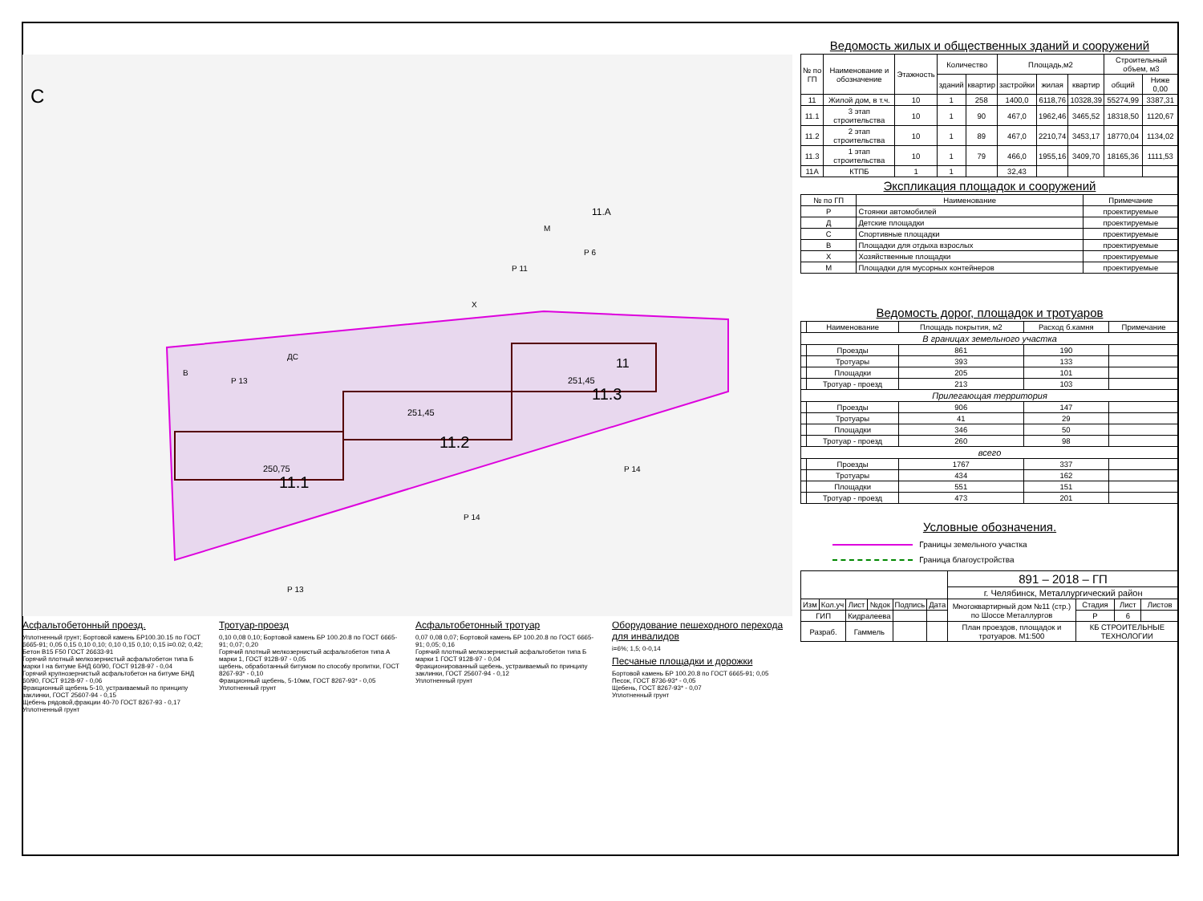С
11.1
11.2
11.3
11
11.А
250,75
251,45
251,45
В
ДС
Р 13
Р 11
Р 6
Р 13
Р 14
Р 14
М
Х
Асфальтобетонный проезд.
Уплотненный грунт; Бортовой камень БР100.30.15 по ГОСТ 6665-91; 0,05 0,15 0,10 0,10; 0,10 0,15 0,10; 0,15 i=0.02; 0,42; Бетон В15 F50 ГОСТ 26633-91
Горячий плотный мелкозернистый асфальтобетон типа Б марки I на битуме БНД 60/90, ГОСТ 9128-97 - 0,04
Горячий крупнозернистый асфальтобетон на битуме БНД 60/90, ГОСТ 9128-97 - 0,06
Фракционный щебень 5-10, устраиваемый по принципу заклинки, ГОСТ 25607-94 - 0,15
Щебень рядовой,фракции 40-70 ГОСТ 8267-93 - 0,17
Уплотненный грунт
Тротуар-проезд
0,10 0,08 0,10; Бортовой камень БР 100.20.8 по ГОСТ 6665-91; 0,07; 0,20
Горячий плотный мелкозернистый асфальтобетон типа А марки 1, ГОСТ 9128-97 - 0,05
щебень, обработанный битумом по способу пропитки, ГОСТ 8267-93* - 0,10
Фракционный щебень, 5-10мм, ГОСТ 8267-93* - 0,05
Уплотненный грунт
Асфальтобетонный тротуар
0,07 0,08 0,07; Бортовой камень БР 100.20.8 по ГОСТ 6665-91; 0,05; 0,16
Горячий плотный мелкозернистый асфальтобетон типа Б марки 1 ГОСТ 9128-97 - 0,04
Фракционированный щебень, устраиваемый по принципу заклинки, ГОСТ 25607-94 - 0,12
Уплотненный грунт
Оборудование пешеходного перехода для инвалидов
i=6%; 1,5; 0-0,14
Песчаные площадки и дорожки
Бортовой камень БР 100.20.8 по ГОСТ 6665-91; 0,05
Песок, ГОСТ 8736-93* - 0,05
Щебень, ГОСТ 8267-93* - 0,07
Уплотненный грунт
Ведомость жилых и общественных зданий и сооружений
| № по ГП | Наименование и обозначение | Этажность | Количество | | Площадь,м2 | | | Строительный объем, м3 | |
| --- | --- | --- | --- | --- | --- | --- | --- | --- | --- |
| | | | зданий | квартир | застройки | жилая | квартир | общий | Ниже 0,00 |
| 11 | Жилой дом, в т.ч. | 10 | 1 | 258 | 1400,0 | 6118,76 | 10328,39 | 55274,99 | 3387,31 |
| 11.1 | 3 этап строительства | 10 | 1 | 90 | 467,0 | 1962,46 | 3465,52 | 18318,50 | 1120,67 |
| 11.2 | 2 этап строительства | 10 | 1 | 89 | 467,0 | 2210,74 | 3453,17 | 18770,04 | 1134,02 |
| 11.3 | 1 этап строительства | 10 | 1 | 79 | 466,0 | 1955,16 | 3409,70 | 18165,36 | 1111,53 |
| 11А | КТПБ | 1 | 1 | | 32,43 | | | | |
Экспликация площадок и сооружений
| № по ГП | Наименование | Примечание |
| --- | --- | --- |
| Р | Стоянки автомобилей | проектируемые |
| Д | Детские площадки | проектируемые |
| С | Спортивные площадки | проектируемые |
| В | Площадки для отдыха взрослых | проектируемые |
| Х | Хозяйственные площадки | проектируемые |
| М | Площадки для мусорных контейнеров | проектируемые |
Ведомость дорог, площадок и тротуаров
| | Наименование | Площадь покрытия, м2 | Расход б.камня | Примечание |
| --- | --- | --- | --- | --- |
| В границах земельного участка | | | | |
| | Проезды | 861 | 190 | |
| | Тротуары | 393 | 133 | |
| | Площадки | 205 | 101 | |
| | Тротуар - проезд | 213 | 103 | |
| Прилегающая территория | | | | |
| | Проезды | 906 | 147 | |
| | Тротуары | 41 | 29 | |
| | Площадки | 346 | 50 | |
| | Тротуар - проезд | 260 | 98 | |
| всего | | | | |
| | Проезды | 1767 | 337 | |
| | Тротуары | 434 | 162 | |
| | Площадки | 551 | 151 | |
| | Тротуар - проезд | 473 | 201 | |
Условные обозначения.
Границы земельного участка
Граница благоустройства
| | | | | | | 891 – 2018 – ГП | | | |
| | | | | | | г. Челябинск, Металлургический район | | | |
| Изм | Кол.уч | Лист | №док | Подпись | Дата | Многоквартирный дом №11 (стр.) по Шоссе Металлургов | Стадия | Лист | Листов |
| ГИП | | Кидралеева | | | | | Р | 6 | |
| Разраб. | | Гаммель | | | | План проездов, площадок и тротуаров. М1:500 | КБ СТРОИТЕЛЬНЫЕ ТЕХНОЛОГИИ | | |